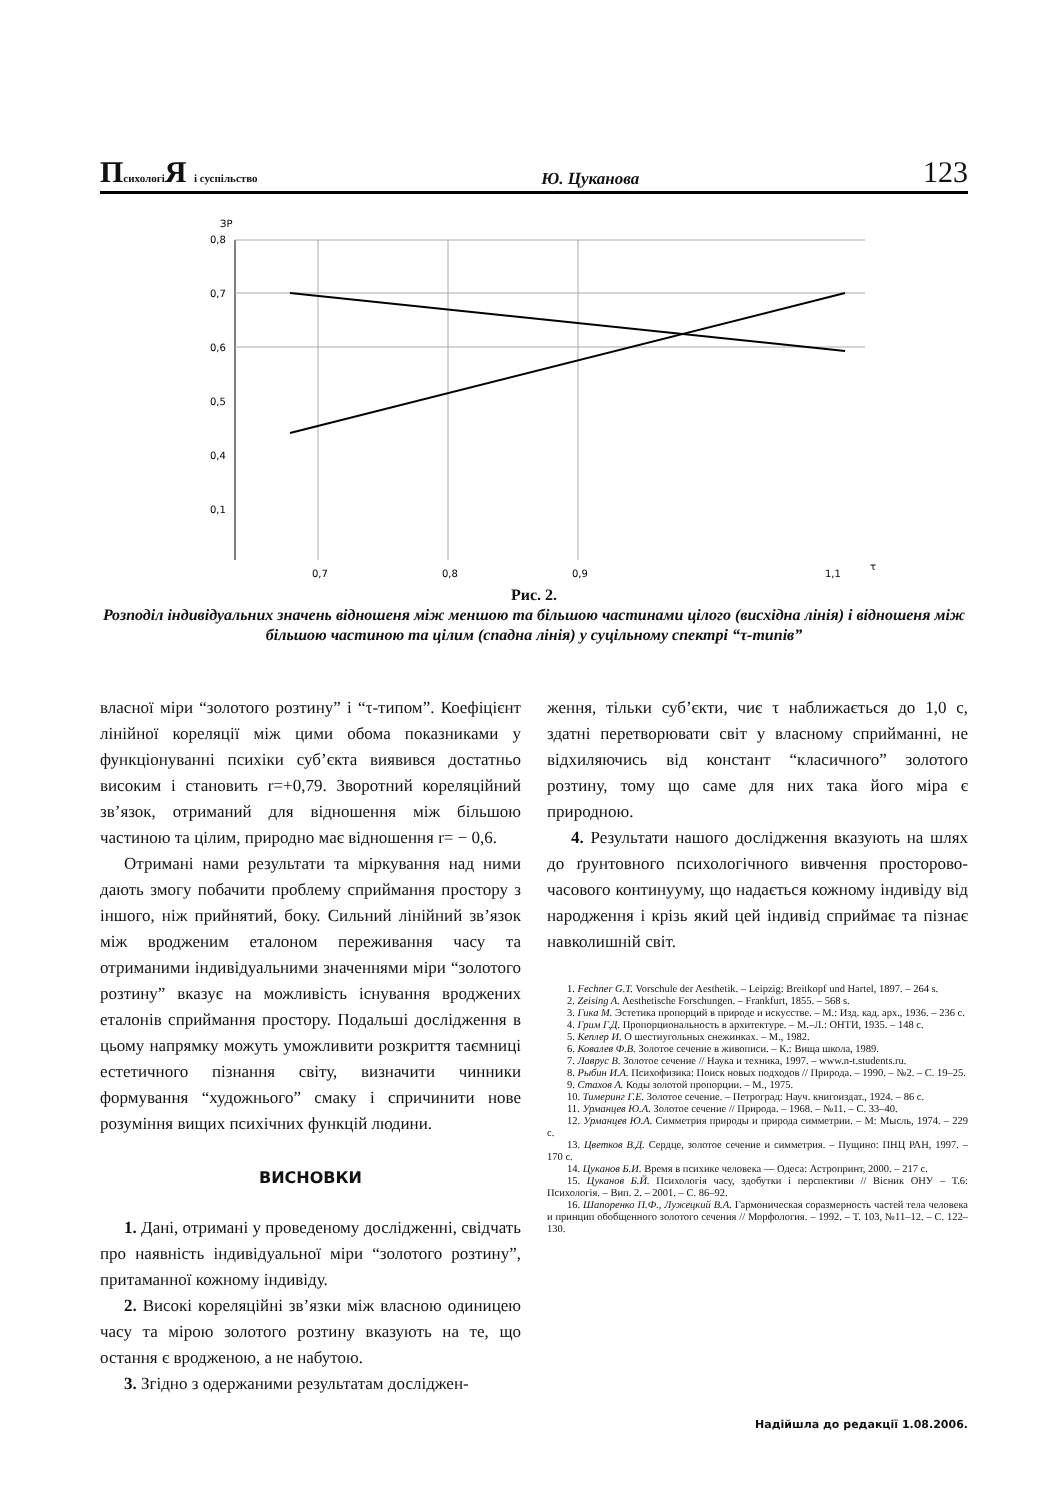Психологі Я і суспільство Ю. Цуканова 123
ЗР
0,8
0,7
0,6
0,5
0,4
0,1
0,7
0,8
0,9
1,1
τ
Рис. 2.
Розподіл індивідуальних значень відношеня між меншою та більшою частинами цілого (висхідна лінія) і відношеня між більшою частиною та цілим (спадна лінія) у суцільному спектрі “τ-типів”
власної міри “золотого розтину” і “τ-типом”. Коефіцієнт лінійної кореляції між цими обома показниками у функціонуванні психіки суб’єкта виявився достатньо високим і становить r=+0,79. Зворотний кореляційний зв’язок, отриманий для відношення між більшою частиною та цілим, природно має відношення r= − 0,6.
Отримані нами результати та міркування над ними дають змогу побачити проблему сприймання простору з іншого, ніж прийнятий, боку. Сильний лінійний зв’язок між вродженим еталоном переживання часу та отриманими індивідуальними значеннями міри “золотого розтину” вказує на можливість існування вроджених еталонів сприймання простору. Подальші дослідження в цьому напрямку можуть уможливити розкриття таємниці естетичного пізнання світу, визначити чинники формування “художнього” смаку і спричинити нове розуміння вищих психічних функцій людини.
ВИСНОВКИ
1. Дані, отримані у проведеному дослідженні, свідчать про наявність індивідуальної міри “золотого розтину”, притаманної кожному індивіду.
2. Високі кореляційні зв’язки між власною одиницею часу та мірою золотого розтину вказують на те, що остання є вродженою, а не набутою.
3. Згідно з одержаними результатам досліджен-
ження, тільки суб’єкти, чиє τ наближається до 1,0 с, здатні перетворювати світ у власному сприйманні, не відхиляючись від констант “класичного” золотого розтину, тому що саме для них така його міра є природною.
4. Результати нашого дослідження вказують на шлях до ґрунтовного психологічного вивчення просторово-часового континууму, що надається кожному індивіду від народження і крізь який цей індивід сприймає та пізнає навколишній світ.
1. Fechner G.T. Vorschule der Aesthetik. – Leipzig: Breitkopf und Hartel, 1897. – 264 s.
2. Zeising A. Aesthetische Forschungen. – Frankfurt, 1855. – 568 s.
3. Гика М. Эстетика пропорций в природе и искусстве. – М.: Изд. кад. арх., 1936. – 236 с.
4. Грим Г.Д. Пропорциональность в архитектуре. – М.–Л.: ОНТИ, 1935. – 148 с.
5. Кеплер И. О шестиугольных снежинках. – М., 1982.
6. Ковалев Ф.В. Золотое сечение в живописи. – К.: Вища школа, 1989.
7. Лаврус В. Золотое сечение // Наука и техника, 1997. – www.n-t.students.ru.
8. Рыбин И.А. Психофизика: Поиск новых подходов // Природа. – 1990. – №2. – С. 19–25.
9. Стахов А. Коды золотой пропорции. – М., 1975.
10. Тимеринг Г.Е. Золотое сечение. – Петроград: Науч. книгоиздат., 1924. – 86 с.
11. Урманцев Ю.А. Золотое сечение // Природа. – 1968. – №11. – С. 33–40.
12. Урманцев Ю.А. Симметрия природы и природа симметрии. – М: Мысль, 1974. – 229 с.
13. Цветков В.Д. Сердце, золотое сечение и симметрия. – Пущино: ПНЦ РАН, 1997. – 170 с.
14. Цуканов Б.И. Время в психике человека — Одеса: Астропринт, 2000. – 217 с.
15. Цуканов Б.Й. Психологія часу, здобутки і перспективи // Вісник ОНУ – Т.6: Психологія. – Вип. 2. – 2001. – С. 86–92.
16. Шапоренко П.Ф., Лужецкий В.А. Гармоническая соразмерность частей тела человека и принцип обобщенного золотого сечения // Морфология. – 1992. – Т. 103, №11–12. – С. 122–130.
Надійшла до редакції 1.08.2006.